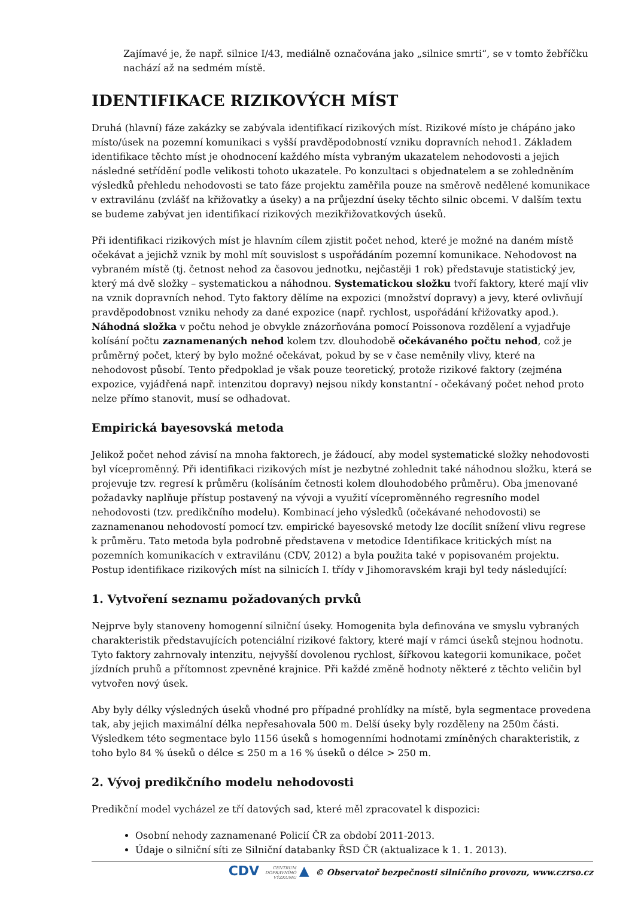Zajímavé je, že např. silnice I/43, mediálně označována jako „silnice smrti“, se v tomto žebříčku nachází až na sedmém místě.
IDENTIFIKACE RIZIKOVÝCH MÍST
Druhá (hlavní) fáze zakázky se zabývala identifikací rizikových míst. Rizikové místo je chápáno jako místo/úsek na pozemní komunikaci s vyšší pravděpodobností vzniku dopravních nehod1. Základem identifikace těchto míst je ohodnocení každého místa vybraným ukazatelem nehodovosti a jejich následné setřídění podle velikosti tohoto ukazatele. Po konzultaci s objednatelem a se zohledněním výsledků přehledu nehodovosti se tato fáze projektu zaměřila pouze na směrově nedělené komunikace v extravilánu (zvlášť na křižovatky a úseky) a na průjezdní úseky těchto silnic obcemi. V dalším textu se budeme zabývat jen identifikací rizikových mezikřižovatkových úseků.
Při identifikaci rizikových míst je hlavním cílem zjistit počet nehod, které je možné na daném místě očekávat a jejichž vznik by mohl mít souvislost s uspořádáním pozemní komunikace. Nehodovost na vybraném místě (tj. četnost nehod za časovou jednotku, nejčastěji 1 rok) představuje statistický jev, který má dvě složky – systematickou a náhodnou. Systematickou složku tvoří faktory, které mají vliv na vznik dopravních nehod. Tyto faktory dělíme na expozici (množství dopravy) a jevy, které ovlivňují pravděpodobnost vzniku nehody za dané expozice (např. rychlost, uspořádání křižovatky apod.). Náhodná složka v počtu nehod je obvykle znázorňována pomocí Poissonova rozdělení a vyjadřuje kolísání počtu zaznamenaných nehod kolem tzv. dlouhodobě očekávaného počtu nehod, což je průměrný počet, který by bylo možné očekávat, pokud by se v čase neměnily vlivy, které na nehodovost působí. Tento předpoklad je však pouze teoretický, protože rizikové faktory (zejména expozice, vyjádřená např. intenzitou dopravy) nejsou nikdy konstantní - očekávaný počet nehod proto nelze přímo stanovit, musí se odhadovat.
Empirická bayesovská metoda
Jelikož počet nehod závisí na mnoha faktorech, je žádoucí, aby model systematické složky nehodovosti byl víceproměnný. Při identifikaci rizikových míst je nezbytné zohlednit také náhodnou složku, která se projevuje tzv. regresí k průměru (kolísáním četnosti kolem dlouhodobého průměru). Oba jmenované požadavky naplňuje přístup postavený na vývoji a využití víceproměnného regresního model nehodovosti (tzv. predikčního modelu). Kombinací jeho výsledků (očekávané nehodovosti) se zaznamenanou nehodovostí pomocí tzv. empirické bayesovské metody lze docílit snížení vlivu regrese k průměru. Tato metoda byla podrobně představena v metodice Identifikace kritických míst na pozemních komunikacích v extravilánu (CDV, 2012) a byla použita také v popisovaném projektu. Postup identifikace rizikových míst na silnicích I. třídy v Jihomoravském kraji byl tedy následující:
1. Vytvoření seznamu požadovaných prvků
Nejprve byly stanoveny homogenní silniční úseky. Homogenita byla definována ve smyslu vybraných charakteristik představujících potenciální rizikové faktory, které mají v rámci úseků stejnou hodnotu. Tyto faktory zahrnovaly intenzitu, nejvyšší dovolenou rychlost, šířkovou kategorii komunikace, počet jízdních pruhů a přítomnost zpevněné krajnice. Při každé změně hodnoty některé z těchto veličin byl vytvořen nový úsek.
Aby byly délky výsledných úseků vhodné pro případné prohlídky na místě, byla segmentace provedena tak, aby jejich maximální délka nepřesahovala 500 m. Delší úseky byly rozděleny na 250m části. Výsledkem této segmentace bylo 1156 úseků s homogenními hodnotami zmíněných charakteristik, z toho bylo 84 % úseků o délce ≤ 250 m a 16 % úseků o délce > 250 m.
2. Vývoj predikčního modelu nehodovosti
Predikční model vycházel ze tří datových sad, které měl zpracovatel k dispozici:
Osobní nehody zaznamenané Policií ČR za období 2011-2013.
Údaje o silniční síti ze Silniční databanky ŘSD ČR (aktualizace k 1. 1. 2013).
CDV CENTRUM
DOPRAVNÍHO
VÝZKUMU ▲ © Observatoř bezpečnosti silničního provozu, www.czrso.cz